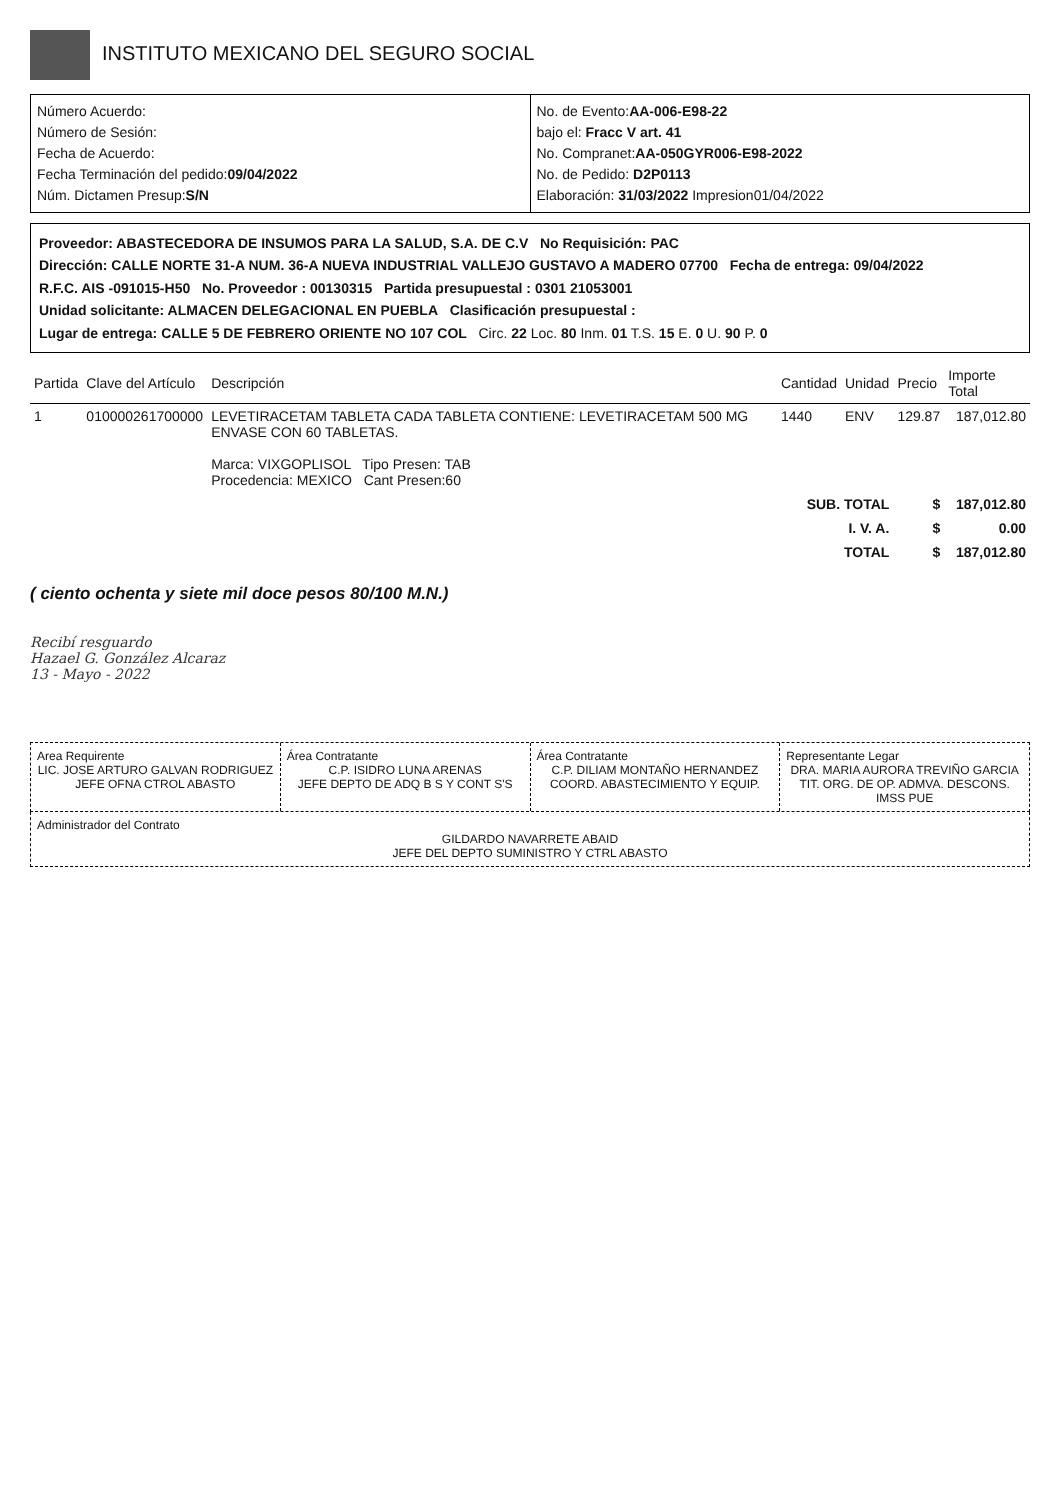INSTITUTO MEXICANO DEL SEGURO SOCIAL
Número Acuerdo:
Número de Sesión:
Fecha de Acuerdo:
Fecha Terminación del pedido:09/04/2022
Núm. Dictamen Presup:S/N
No. de Evento:AA-006-E98-22
bajo el: Fracc V art. 41
No. Compranet:AA-050GYR006-E98-2022
No. de Pedido: D2P0113
Elaboración: 31/03/2022 Impresion01/04/2022
Proveedor: ABASTECEDORA DE INSUMOS PARA LA SALUD, S.A. DE C.V No Requisición: PAC
Dirección: CALLE NORTE 31-A NUM. 36-A NUEVA INDUSTRIAL VALLEJO GUSTAVO A MADERO 07700 Fecha de entrega: 09/04/2022
R.F.C. AIS -091015-H50 No. Proveedor : 00130315 Partida presupuestal : 0301 21053001
Unidad solicitante: ALMACEN DELEGACIONAL EN PUEBLA Clasificación presupuestal :
Lugar de entrega: CALLE 5 DE FEBRERO ORIENTE NO 107 COL Circ. 22 Loc. 80 Inm. 01 T.S. 15 E. 0 U. 90 P. 0
| Partida | Clave del Artículo | Descripción | Cantidad | Unidad | Precio | Importe Total |
| --- | --- | --- | --- | --- | --- | --- |
| 1 | 010000261700000 | LEVETIRACETAM TABLETA CADA TABLETA CONTIENE: LEVETIRACETAM 500 MG ENVASE CON 60 TABLETAS. Marca: VIXGOPLISOL Tipo Presen: TAB Procedencia: MEXICO Cant Presen:60 | 1440 | ENV | 129.87 | 187,012.80 |
| SUB. TOTAL | | | | | $ | 187,012.80 |
| I. V. A. | | | | | $ | 0.00 |
| TOTAL | | | | | $ | 187,012.80 |
( ciento ochenta y siete mil doce pesos 80/100 M.N.)
Recibí resguardo
Hazael G. González Alcaraz
13 - Mayo - 2022
Area Requirente
LIC. JOSE ARTURO GALVAN RODRIGUEZ
JEFE OFNA CTROL ABASTO
Área Contratante
C.P. ISIDRO LUNA ARENAS
JEFE DEPTO DE ADQ B S Y CONT S'S
Área Contratante
C.P. DILIAM MONTAÑO HERNANDEZ
COORD. ABASTECIMIENTO Y EQUIP.
Representante Legar
DRA. MARIA AURORA TREVIÑO GARCIA
TIT. ORG. DE OP. ADMVA. DESCONS. IMSS PUE
Administrador del Contrato
GILDARDO NAVARRETE ABAID
JEFE DEL DEPTO SUMINISTRO Y CTRL ABASTO